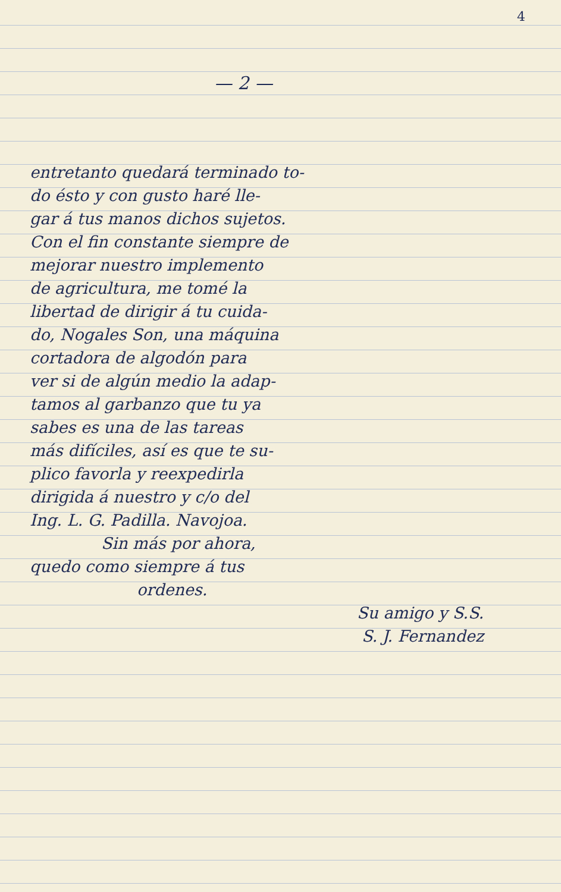4
— 2 —
entretanto quedará terminado to-
do ésto y con gusto haré lle-
gar á tus manos dichos sujetos.
Con el fin constante siempre de
mejorar nuestro implemento
de agricultura, me tomé la
libertad de dirigir á tu cuida-
do, Nogales Son, una máquina
cortadora de algodón para
ver si de algún medio la adap-
tamos al garbanzo que tu ya
sabes es una de las tareas
más difíciles, así es que te su-
plico favorla y reexpedirla
dirigida á nuestro y c/o del
Ing. L. G. Padilla. Navojoa.
Sin más por ahora,
quedo como siempre á tus
ordenes.
Su amigo y S.S.
S. J. Fernandez